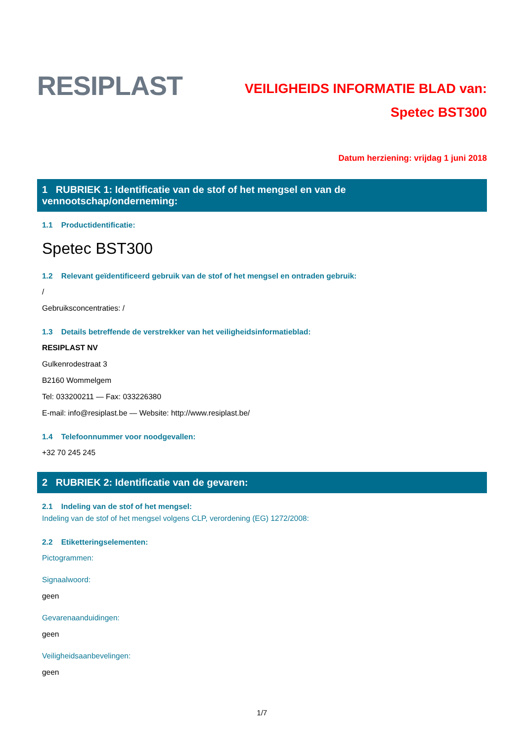RESIPLAST
VEILIGHEIDS INFORMATIE BLAD van:
Spetec BST300
Datum herziening: vrijdag 1 juni 2018
1 RUBRIEK 1: Identificatie van de stof of het mengsel en van de vennootschap/onderneming:
1.1 Productidentificatie:
Spetec BST300
1.2 Relevant geïdentificeerd gebruik van de stof of het mengsel en ontraden gebruik:
/
Gebruiksconcentraties: /
1.3 Details betreffende de verstrekker van het veiligheidsinformatieblad:
RESIPLAST NV
Gulkenrodestraat 3
B2160 Wommelgem
Tel: 033200211 — Fax: 033226380
E-mail: info@resiplast.be — Website: http://www.resiplast.be/
1.4 Telefoonnummer voor noodgevallen:
+32 70 245 245
2 RUBRIEK 2: Identificatie van de gevaren:
2.1 Indeling van de stof of het mengsel:
Indeling van de stof of het mengsel volgens CLP, verordening (EG) 1272/2008:
2.2 Etiketteringselementen:
Pictogrammen:
Signaalwoord:
geen
Gevarenaanduidingen:
geen
Veiligheidsaanbevelingen:
geen
1/7